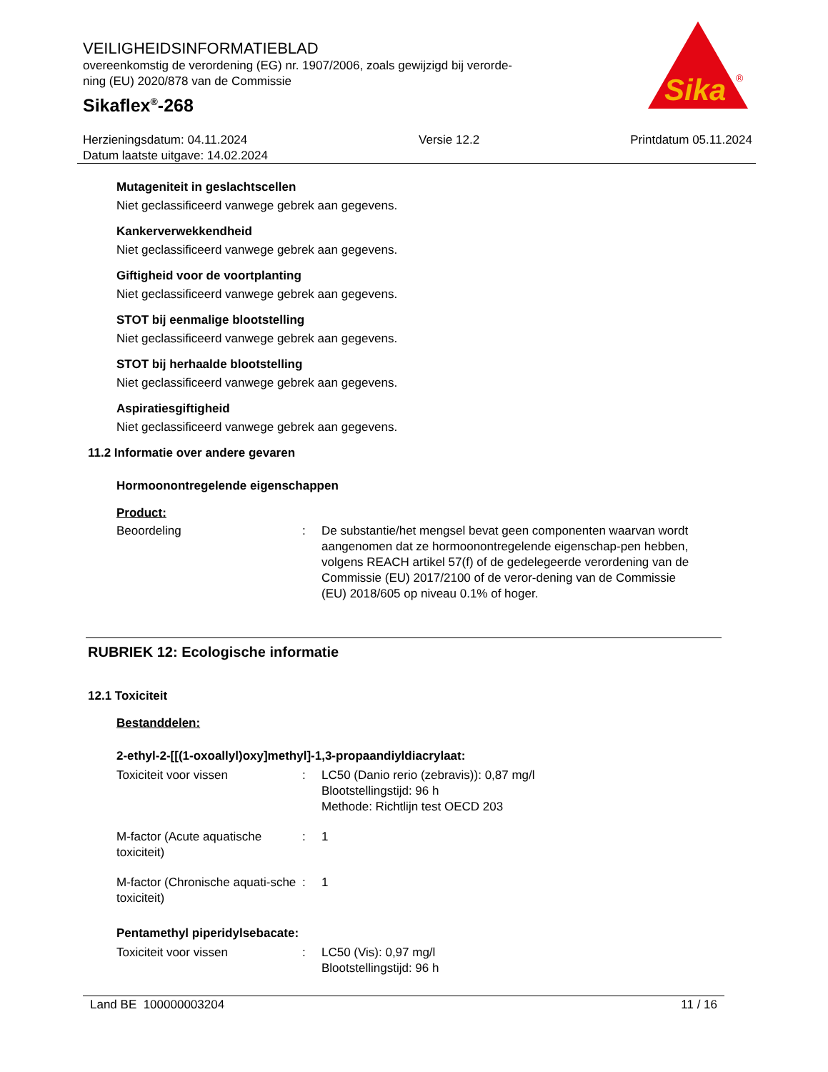VEILIGHEIDSINFORMATIEBLAD
overeenkomstig de verordening (EG) nr. 1907/2006, zoals gewijzigd bij verorde-
ning (EU) 2020/878 van de Commissie
Sikaflex<sup>®</sup>-268
Sika
®
Herzieningsdatum: 04.11.2024
Datum laatste uitgave: 14.02.2024
Versie 12.2 Printdatum 05.11.2024
Mutageniteit in geslachtscellen
Niet geclassificeerd vanwege gebrek aan gegevens.
Kankerverwekkendheid
Niet geclassificeerd vanwege gebrek aan gegevens.
Giftigheid voor de voortplanting
Niet geclassificeerd vanwege gebrek aan gegevens.
STOT bij eenmalige blootstelling
Niet geclassificeerd vanwege gebrek aan gegevens.
STOT bij herhaalde blootstelling
Niet geclassificeerd vanwege gebrek aan gegevens.
Aspiratiesgiftigheid
Niet geclassificeerd vanwege gebrek aan gegevens.
11.2 Informatie over andere gevaren
Hormoonontregelende eigenschappen
Product:
Beoordeling : De substantie/het mengsel bevat geen componenten waarvan wordt aangenomen dat ze hormoonontregelende eigenschap-pen hebben, volgens REACH artikel 57(f) of de gedelegeerde verordening van de Commissie (EU) 2017/2100 of de veror-dening van de Commissie (EU) 2018/605 op niveau 0.1% of hoger.
RUBRIEK 12: Ecologische informatie
12.1 Toxiciteit
Bestanddelen:
2-ethyl-2-[[(1-oxoallyl)oxy]methyl]-1,3-propaandiyldiacrylaat:
Toxiciteit voor vissen : LC50 (Danio rerio (zebravis)): 0,87 mg/l
Blootstellingstijd: 96 h
Methode: Richtlijn test OECD 203
M-factor (Acute aquatische toxiciteit)
: 1
M-factor (Chronische aquati-sche toxiciteit)
: 1
Pentamethyl piperidylsebacate:
Toxiciteit voor vissen : LC50 (Vis): 0,97 mg/l
Blootstellingstijd: 96 h
Land BE 100000003204 11 / 16